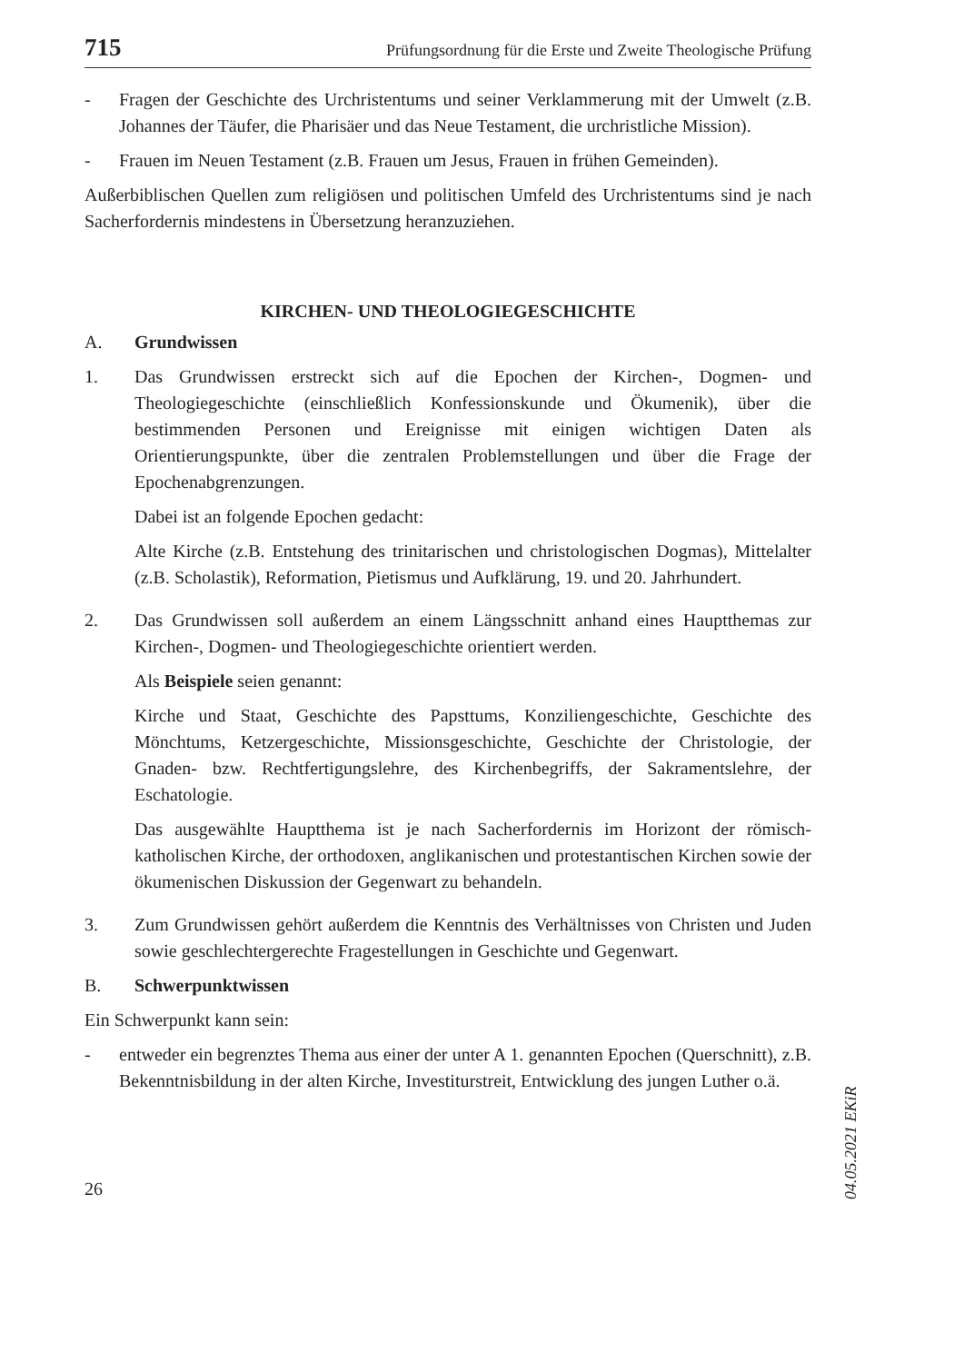715 Prüfungsordnung für die Erste und Zweite Theologische Prüfung
- Fragen der Geschichte des Urchristentums und seiner Verklammerung mit der Umwelt (z.B. Johannes der Täufer, die Pharisäer und das Neue Testament, die urchristliche Mission).
- Frauen im Neuen Testament (z.B. Frauen um Jesus, Frauen in frühen Gemeinden).
Außerbiblischen Quellen zum religiösen und politischen Umfeld des Urchristentums sind je nach Sacherfordernis mindestens in Übersetzung heranzuziehen.
KIRCHEN- UND THEOLOGIEGESCHICHTE
A. Grundwissen
1. Das Grundwissen erstreckt sich auf die Epochen der Kirchen-, Dogmen- und Theologiegeschichte (einschließlich Konfessionskunde und Ökumenik), über die bestimmenden Personen und Ereignisse mit einigen wichtigen Daten als Orientierungspunkte, über die zentralen Problemstellungen und über die Frage der Epochenabgrenzungen.
Dabei ist an folgende Epochen gedacht:
Alte Kirche (z.B. Entstehung des trinitarischen und christologischen Dogmas), Mittelalter (z.B. Scholastik), Reformation, Pietismus und Aufklärung, 19. und 20. Jahrhundert.
2. Das Grundwissen soll außerdem an einem Längsschnitt anhand eines Hauptthemas zur Kirchen-, Dogmen- und Theologiegeschichte orientiert werden.
Als Beispiele seien genannt:
Kirche und Staat, Geschichte des Papsttums, Konziliengeschichte, Geschichte des Mönchtums, Ketzergeschichte, Missionsgeschichte, Geschichte der Christologie, der Gnaden- bzw. Rechtfertigungslehre, des Kirchenbegriffs, der Sakramentslehre, der Eschatologie.
Das ausgewählte Hauptthema ist je nach Sacherfordernis im Horizont der römisch-katholischen Kirche, der orthodoxen, anglikanischen und protestantischen Kirchen sowie der ökumenischen Diskussion der Gegenwart zu behandeln.
3. Zum Grundwissen gehört außerdem die Kenntnis des Verhältnisses von Christen und Juden sowie geschlechtergerechte Fragestellungen in Geschichte und Gegenwart.
B. Schwerpunktwissen
Ein Schwerpunkt kann sein:
- entweder ein begrenztes Thema aus einer der unter A 1. genannten Epochen (Querschnitt), z.B. Bekenntnisbildung in der alten Kirche, Investiturstreit, Entwicklung des jungen Luther o.ä.
26
04.05.2021 EKiR